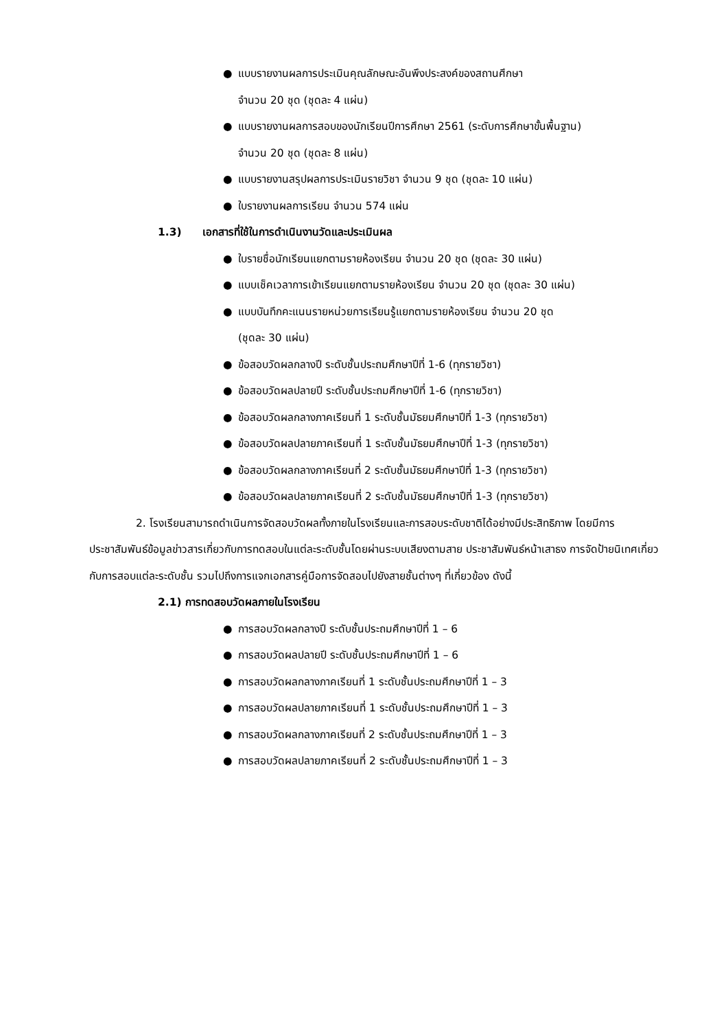● แบบรายงานผลการประเมินคุณลักษณะอันพึงประสงค์ของสถานศึกษา
จำนวน 20 ชุด (ชุดละ 4 แผ่น)
● แบบรายงานผลการสอบของนักเรียนปีการศึกษา 2561 (ระดับการศึกษาขั้นพื้นฐาน)
จำนวน 20 ชุด (ชุดละ 8 แผ่น)
● แบบรายงานสรุปผลการประเมินรายวิชา จำนวน 9 ชุด (ชุดละ 10 แผ่น)
● ใบรายงานผลการเรียน จำนวน 574 แผ่น
1.3) เอกสารที่ใช้ในการดำเนินงานวัดและประเมินผล
● ใบรายชื่อนักเรียนแยกตามรายห้องเรียน จำนวน 20 ชุด (ชุดละ 30 แผ่น)
● แบบเช็คเวลาการเข้าเรียนแยกตามรายห้องเรียน จำนวน 20 ชุด (ชุดละ 30 แผ่น)
● แบบบันทึกคะแนนรายหน่วยการเรียนรู้แยกตามรายห้องเรียน จำนวน 20 ชุด
(ชุดละ 30 แผ่น)
● ข้อสอบวัดผลกลางปี ระดับชั้นประถมศึกษาปีที่ 1-6 (ทุกรายวิชา)
● ข้อสอบวัดผลปลายปี ระดับชั้นประถมศึกษาปีที่ 1-6 (ทุกรายวิชา)
● ข้อสอบวัดผลกลางภาคเรียนที่ 1 ระดับชั้นมัธยมศึกษาปีที่ 1-3 (ทุกรายวิชา)
● ข้อสอบวัดผลปลายภาคเรียนที่ 1 ระดับชั้นมัธยมศึกษาปีที่ 1-3 (ทุกรายวิชา)
● ข้อสอบวัดผลกลางภาคเรียนที่ 2 ระดับชั้นมัธยมศึกษาปีที่ 1-3 (ทุกรายวิชา)
● ข้อสอบวัดผลปลายภาคเรียนที่ 2 ระดับชั้นมัธยมศึกษาปีที่ 1-3 (ทุกรายวิชา)
2. โรงเรียนสามารถดำเนินการจัดสอบวัดผลทั้งภายในโรงเรียนและการสอบระดับชาติได้อย่างมีประสิทธิภาพ โดยมีการประชาสัมพันธ์ข้อมูลข่าวสารเกี่ยวกับการทดสอบในแต่ละระดับชั้นโดยผ่านระบบเสียงตามสาย ประชาสัมพันธ์หน้าเสาธง การจัดป้ายนิเทศเกี่ยวกับการสอบแต่ละระดับชั้น รวมไปถึงการแจกเอกสารคู่มือการจัดสอบไปยังสายชั้นต่างๆ ที่เกี่ยวข้อง ดังนี้
2.1) การทดสอบวัดผลภายในโรงเรียน
● การสอบวัดผลกลางปี ระดับชั้นประถมศึกษาปีที่ 1 – 6
● การสอบวัดผลปลายปี ระดับชั้นประถมศึกษาปีที่ 1 – 6
● การสอบวัดผลกลางภาคเรียนที่ 1 ระดับชั้นประถมศึกษาปีที่ 1 – 3
● การสอบวัดผลปลายภาคเรียนที่ 1 ระดับชั้นประถมศึกษาปีที่ 1 – 3
● การสอบวัดผลกลางภาคเรียนที่ 2 ระดับชั้นประถมศึกษาปีที่ 1 – 3
● การสอบวัดผลปลายภาคเรียนที่ 2 ระดับชั้นประถมศึกษาปีที่ 1 – 3